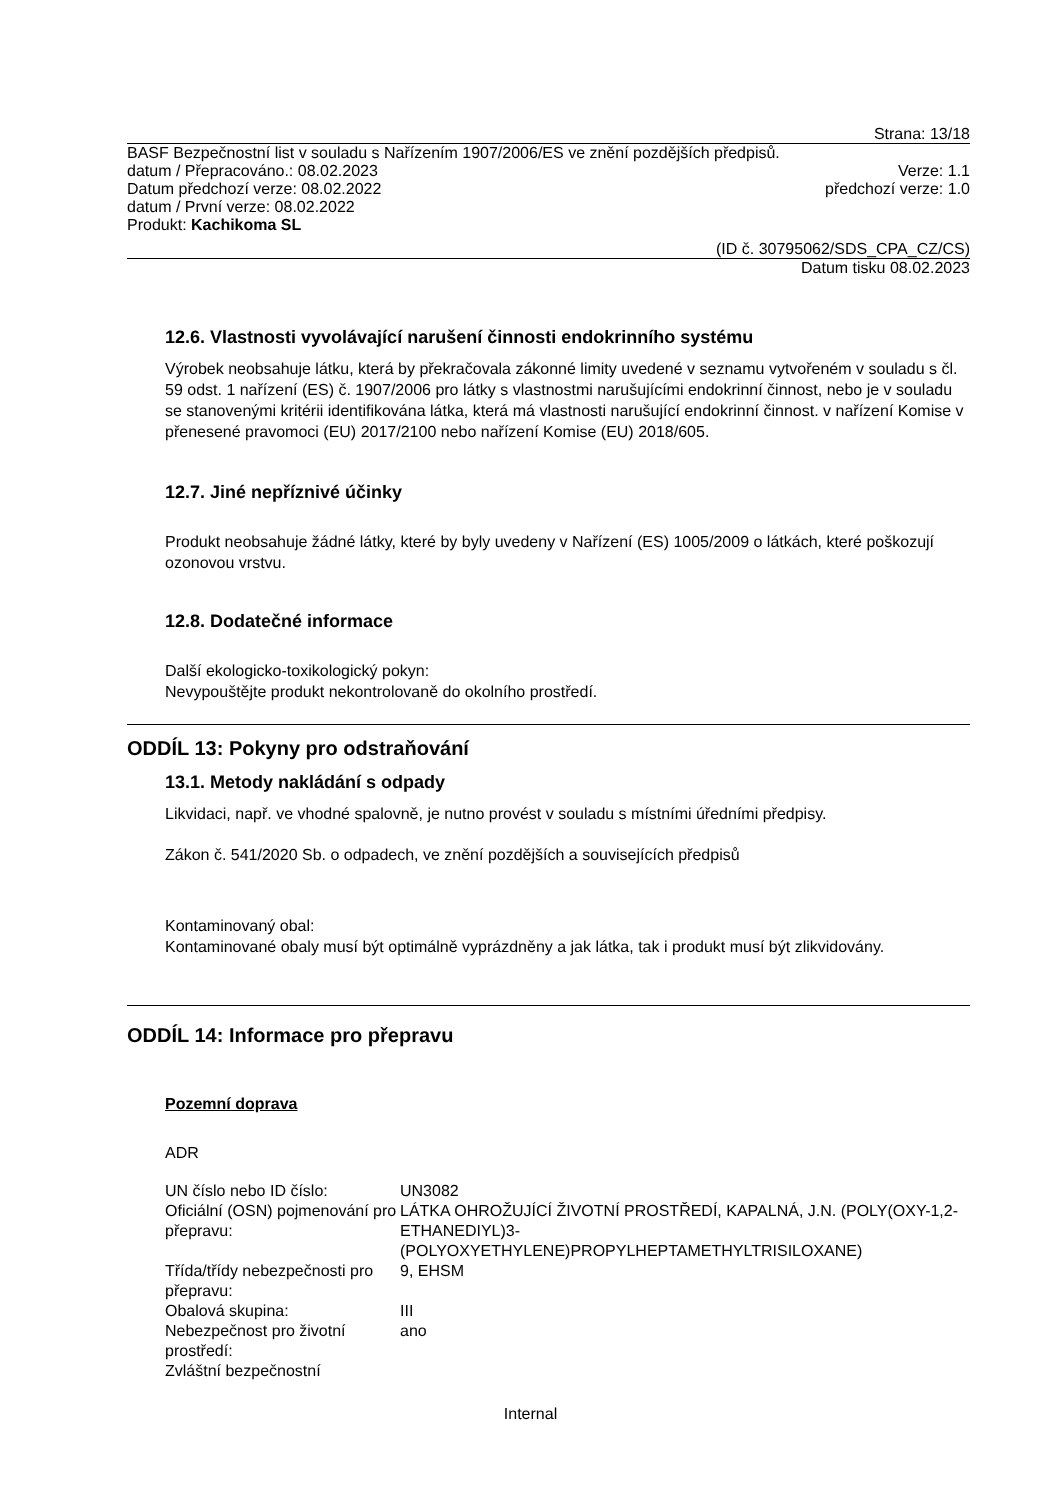Strana: 13/18
BASF Bezpečnostní list v souladu s Nařízením 1907/2006/ES ve znění pozdějších předpisů.
datum / Přepracováno.: 08.02.2023 Verze: 1.1
Datum předchozí verze: 08.02.2022 předchozí verze: 1.0
datum / První verze: 08.02.2022
Produkt: Kachikoma SL
(ID č. 30795062/SDS_CPA_CZ/CS)
Datum tisku 08.02.2023
12.6. Vlastnosti vyvolávající narušení činnosti endokrinního systému
Výrobek neobsahuje látku, která by překračovala zákonné limity uvedené v seznamu vytvořeném v souladu s čl. 59 odst. 1 nařízení (ES) č. 1907/2006 pro látky s vlastnostmi narušujícími endokrinní činnost, nebo je v souladu se stanovenými kritérii identifikována látka, která má vlastnosti narušující endokrinní činnost. v nařízení Komise v přenesené pravomoci (EU) 2017/2100 nebo nařízení Komise (EU) 2018/605.
12.7. Jiné nepříznivé účinky
Produkt neobsahuje žádné látky, které by byly uvedeny v Nařízení (ES) 1005/2009 o látkách, které poškozují ozonovou vrstvu.
12.8. Dodatečné informace
Další ekologicko-toxikologický pokyn:
Nevypouštějte produkt nekontrolovaně do okolního prostředí.
ODDÍL 13: Pokyny pro odstraňování
13.1. Metody nakládání s odpady
Likvidaci, např. ve vhodné spalovně, je nutno provést v souladu s místními úředními předpisy.
Zákon č. 541/2020 Sb. o odpadech, ve znění pozdějších a souvisejících předpisů
Kontaminovaný obal:
Kontaminované obaly musí být optimálně vyprázdněny a jak látka, tak i produkt musí být zlikvidovány.
ODDÍL 14: Informace pro přepravu
Pozemní doprava
ADR
| UN číslo nebo ID číslo: | UN3082 |
| Oficiální (OSN) pojmenování pro přepravu: | LÁTKA OHROŽUJÍCÍ ŽIVOTNÍ PROSTŘEDÍ, KAPALNÁ, J.N. (POLY(OXY-1,2-ETHANEDIYL)3-(POLYOXYETHYLENE)PROPYLHEPTAMETHYLTRISILOXANE) |
| Třída/třídy nebezpečnosti pro přepravu: | 9, EHSM |
| Obalová skupina: | III |
| Nebezpečnost pro životní prostředí: | ano |
| Zvláštní bezpečnostní | |
Internal